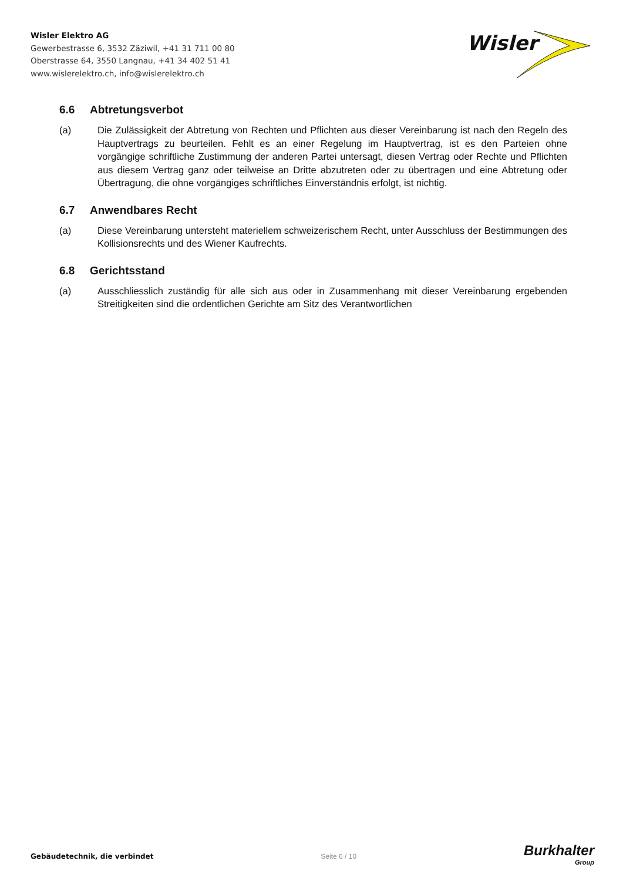Wisler Elektro AG
Gewerbestrasse 6, 3532 Zäziwil, +41 31 711 00 80
Oberstrasse 64, 3550 Langnau, +41 34 402 51 41
www.wislerelektro.ch, info@wislerelektro.ch
Wisler
6.6 Abtretungsverbot
(a) Die Zulässigkeit der Abtretung von Rechten und Pflichten aus dieser Vereinbarung ist nach den Regeln des Hauptvertrags zu beurteilen. Fehlt es an einer Regelung im Hauptvertrag, ist es den Parteien ohne vorgängige schriftliche Zustimmung der anderen Partei untersagt, diesen Vertrag oder Rechte und Pflichten aus diesem Vertrag ganz oder teilweise an Dritte abzutreten oder zu übertragen und eine Abtretung oder Übertragung, die ohne vorgängiges schriftliches Einverständnis erfolgt, ist nichtig.
6.7 Anwendbares Recht
(a) Diese Vereinbarung untersteht materiellem schweizerischem Recht, unter Ausschluss der Bestimmungen des Kollisionsrechts und des Wiener Kaufrechts.
6.8 Gerichtsstand
(a) Ausschliesslich zuständig für alle sich aus oder in Zusammenhang mit dieser Vereinbarung ergebenden Streitigkeiten sind die ordentlichen Gerichte am Sitz des Verantwortlichen
Gebäudetechnik, die verbindet Seite 6 / 10
Burkhalter
Group